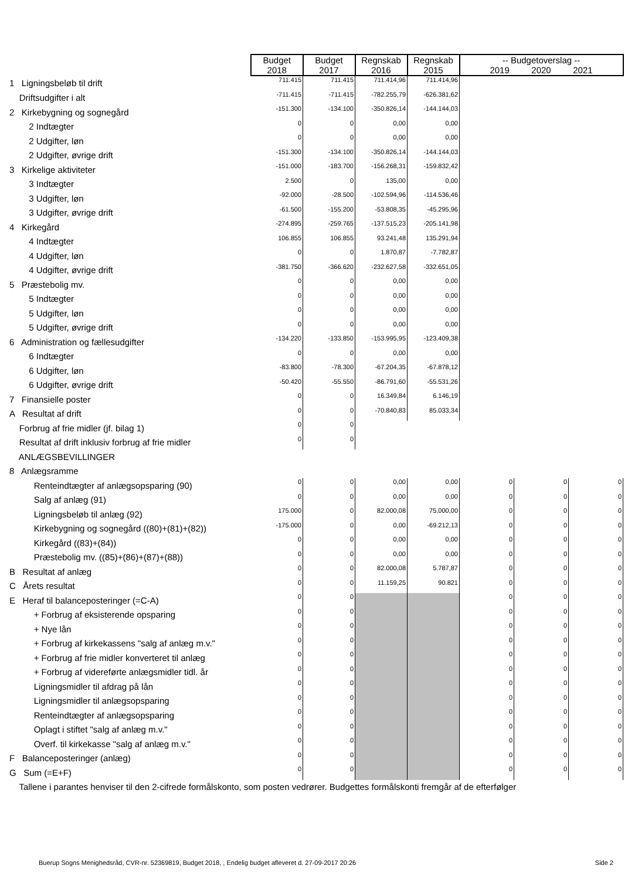| | Budget 2018 | Budget 2017 | Regnskab 2016 | Regnskab 2015 | -- Budgetoverslag -- 2019 2020 2021 | | |
| --- | --- | --- | --- | --- | --- | --- | --- |
| 1 Ligningsbeløb til drift | 711.415 | 711.415 | 711.414,96 | 711.414,96 | | | |
| Driftsudgifter i alt | -711.415 | -711.415 | -782.255,79 | -626.381,62 | | | |
| 2 Kirkebygning og sognegård | -151.300 | -134.100 | -350.826,14 | -144.144,03 | | | |
| 2 Indtægter | 0 | 0 | 0,00 | 0,00 | | | |
| 2 Udgifter, løn | 0 | 0 | 0,00 | 0,00 | | | |
| 2 Udgifter, øvrige drift | -151.300 | -134.100 | -350.826,14 | -144.144,03 | | | |
| 3 Kirkelige aktiviteter | -151.000 | -183.700 | -156.268,31 | -159.832,42 | | | |
| 3 Indtægter | 2.500 | 0 | 135,00 | 0,00 | | | |
| 3 Udgifter, løn | -92.000 | -28.500 | -102.594,96 | -114.536,46 | | | |
| 3 Udgifter, øvrige drift | -61.500 | -155.200 | -53.808,35 | -45.295,96 | | | |
| 4 Kirkegård | -274.895 | -259.765 | -137.515,23 | -205.141,98 | | | |
| 4 Indtægter | 106.855 | 106.855 | 93.241,48 | 135.291,94 | | | |
| 4 Udgifter, løn | 0 | 0 | 1.870,87 | -7.782,87 | | | |
| 4 Udgifter, øvrige drift | -381.750 | -366.620 | -232.627,58 | -332.651,05 | | | |
| 5 Præstebolig mv. | 0 | 0 | 0,00 | 0,00 | | | |
| 5 Indtægter | 0 | 0 | 0,00 | 0,00 | | | |
| 5 Udgifter, løn | 0 | 0 | 0,00 | 0,00 | | | |
| 5 Udgifter, øvrige drift | 0 | 0 | 0,00 | 0,00 | | | |
| 6 Administration og fællesudgifter | -134.220 | -133.850 | -153.995,95 | -123.409,38 | | | |
| 6 Indtægter | 0 | 0 | 0,00 | 0,00 | | | |
| 6 Udgifter, løn | -83.800 | -78.300 | -67.204,35 | -67.878,12 | | | |
| 6 Udgifter, øvrige drift | -50.420 | -55.550 | -86.791,60 | -55.531,26 | | | |
| 7 Finansielle poster | 0 | 0 | 16.349,84 | 6.146,19 | | | |
| A Resultat af drift | 0 | 0 | -70.840,83 | 85.033,34 | | | |
| Forbrug af frie midler (jf. bilag 1) | 0 | 0 | | | | | |
| Resultat af drift inklusiv forbrug af frie midler | 0 | 0 | | | | | |
| ANLÆGSBEVILLINGER | | | | | | | |
| 8 Anlægsramme | | | | | | | |
| Renteindtægter af anlægsopsparing (90) | 0 | 0 | 0,00 | 0,00 | 0 | 0 | 0 |
| Salg af anlæg (91) | 0 | 0 | 0,00 | 0,00 | 0 | 0 | 0 |
| Ligningsbeløb til anlæg (92) | 175.000 | 0 | 82.000,08 | 75.000,00 | 0 | 0 | 0 |
| Kirkebygning og sognegård ((80)+(81)+(82)) | -175.000 | 0 | 0,00 | -69.212,13 | 0 | 0 | 0 |
| Kirkegård ((83)+(84)) | 0 | 0 | 0,00 | 0,00 | 0 | 0 | 0 |
| Præstebolig mv. ((85)+(86)+(87)+(88)) | 0 | 0 | 0,00 | 0,00 | 0 | 0 | 0 |
| B Resultat af anlæg | 0 | 0 | 82.000,08 | 5.787,87 | 0 | 0 | 0 |
| C Årets resultat | 0 | 0 | 11.159,25 | 90.821 | 0 | 0 | 0 |
| E Heraf til balanceposteringer (=C-A) | 0 | 0 | | | 0 | 0 | 0 |
| + Forbrug af eksisterende opsparing | 0 | 0 | | | 0 | 0 | 0 |
| + Nye lån | 0 | 0 | | | 0 | 0 | 0 |
| + Forbrug af kirkekassens "salg af anlæg m.v." | 0 | 0 | | | 0 | 0 | 0 |
| + Forbrug af frie midler konverteret til anlæg | 0 | 0 | | | 0 | 0 | 0 |
| + Forbrug af videreførte anlægsmidler tidl. år | 0 | 0 | | | 0 | 0 | 0 |
| Ligningsmidler til afdrag på lån | 0 | 0 | | | 0 | 0 | 0 |
| Ligningsmidler til anlægsopsparing | 0 | 0 | | | 0 | 0 | 0 |
| Renteindtægter af anlægsopsparing | 0 | 0 | | | 0 | 0 | 0 |
| Oplagt i stiftet "salg af anlæg m.v." | 0 | 0 | | | 0 | 0 | 0 |
| Overf. til kirkekasse "salg af anlæg m.v." | 0 | 0 | | | 0 | 0 | 0 |
| F Balanceposteringer (anlæg) | 0 | 0 | | | 0 | 0 | 0 |
| G Sum (=E+F) | 0 | 0 | | | 0 | 0 | 0 |
| Tallene i parantes henviser til den 2-cifrede formålskonto, som posten vedrører. Budgettes formålskonti fremgår af de efterfølger | | | | | | | |
Buerup Sogns Menighedsråd, CVR-nr. 52369819, Budget 2018, , Endelig budget afleveret d. 27-09-2017 20:26 Side 2